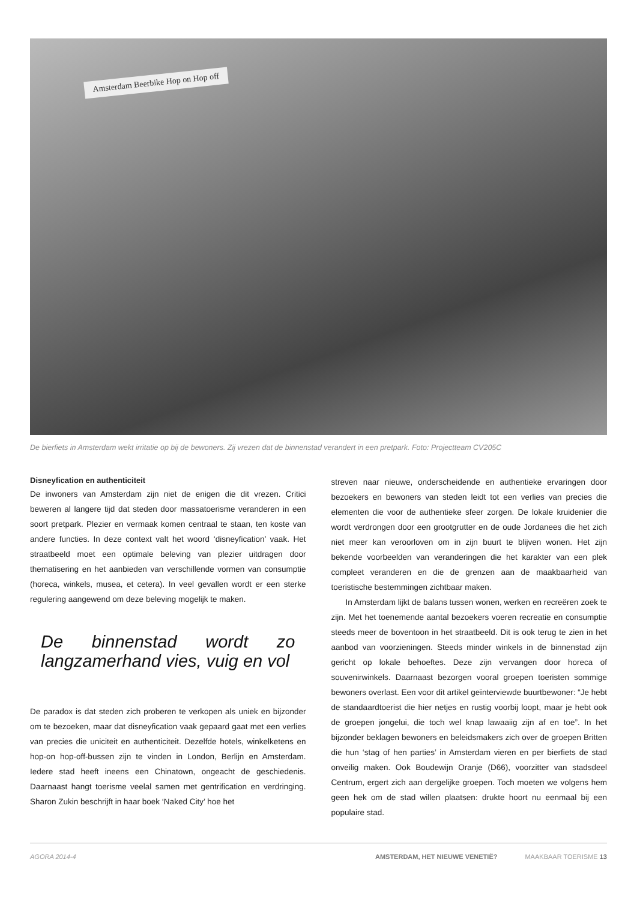Amsterdam Beerbike Hop on Hop off
De bierfiets in Amsterdam wekt irritatie op bij de bewoners. Zij vrezen dat de binnenstad verandert in een pretpark. Foto: Projectteam CV205C
Disneyfication en authenticiteit
De inwoners van Amsterdam zijn niet de enigen die dit vrezen. Critici beweren al langere tijd dat steden door massatoerisme veranderen in een soort pretpark. Plezier en vermaak komen centraal te staan, ten koste van andere functies. In deze context valt het woord ‘disneyfication’ vaak. Het straatbeeld moet een optimale beleving van plezier uitdragen door thematisering en het aanbieden van verschillende vormen van consumptie (horeca, winkels, musea, et cetera). In veel gevallen wordt er een sterke regulering aangewend om deze beleving mogelijk te maken.
De binnenstad wordt zo langzamerhand vies, vuig en vol
De paradox is dat steden zich proberen te verkopen als uniek en bijzonder om te bezoeken, maar dat disneyfication vaak gepaard gaat met een verlies van precies die uniciteit en authenticiteit. Dezelfde hotels, winkelketens en hop-on hop-off-bussen zijn te vinden in London, Berlijn en Amsterdam. Iedere stad heeft ineens een Chinatown, ongeacht de geschiedenis. Daarnaast hangt toerisme veelal samen met gentrification en verdringing. Sharon Zukin beschrijft in haar boek ‘Naked City’ hoe het
streven naar nieuwe, onderscheidende en authentieke ervaringen door bezoekers en bewoners van steden leidt tot een verlies van precies die elementen die voor de authentieke sfeer zorgen. De lokale kruidenier die wordt verdrongen door een grootgrutter en de oude Jordanees die het zich niet meer kan veroorloven om in zijn buurt te blijven wonen. Het zijn bekende voorbeelden van veranderingen die het karakter van een plek compleet veranderen en die de grenzen aan de maakbaarheid van toeristische bestemmingen zichtbaar maken.
In Amsterdam lijkt de balans tussen wonen, werken en recreëren zoek te zijn. Met het toenemende aantal bezoekers voeren recreatie en consumptie steeds meer de boventoon in het straatbeeld. Dit is ook terug te zien in het aanbod van voorzieningen. Steeds minder winkels in de binnenstad zijn gericht op lokale behoeftes. Deze zijn vervangen door horeca of souvenirwinkels. Daarnaast bezorgen vooral groepen toeristen sommige bewoners overlast. Een voor dit artikel geïnterviewde buurtbewoner: “Je hebt de standaardtoerist die hier netjes en rustig voorbij loopt, maar je hebt ook de groepen jongelui, die toch wel knap lawaaiig zijn af en toe”. In het bijzonder beklagen bewoners en beleidsmakers zich over de groepen Britten die hun ‘stag of hen parties’ in Amsterdam vieren en per bierfiets de stad onveilig maken. Ook Boudewijn Oranje (D66), voorzitter van stadsdeel Centrum, ergert zich aan dergelijke groepen. Toch moeten we volgens hem geen hek om de stad willen plaatsen: drukte hoort nu eenmaal bij een populaire stad.
AGORA 2014-4 AMSTERDAM, HET NIEUWE VENETIË? MAAKBAAR TOERISME 13